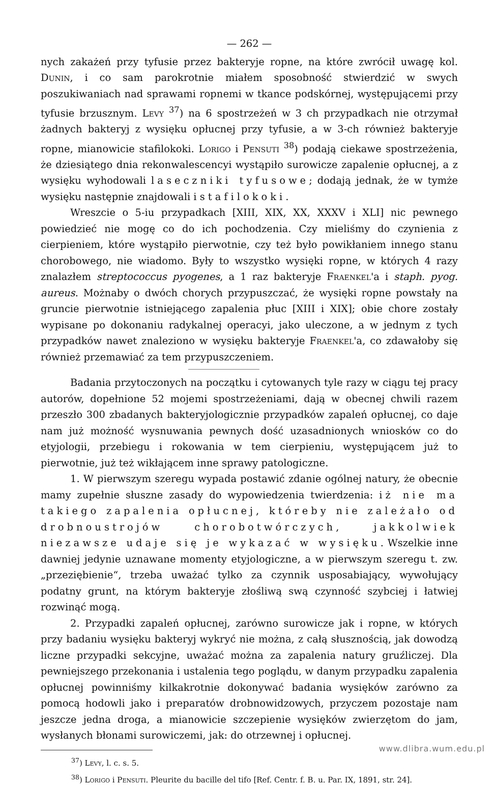— 262 —
nych zakażeń przy tyfusie przez bakteryje ropne, na które zwrócił uwagę kol. Dunin, i co sam parokrotnie miałem sposobność stwierdzić w swych poszukiwaniach nad sprawami ropnemi w tkance podskórnej, występującemi przy tyfusie brzusznym. Levy <sup>37</sup>) na 6 spostrzeżeń w 3 ch przypadkach nie otrzymał żadnych bakteryj z wysięku opłucnej przy tyfusie, a w 3-ch również bakteryje ropne, mianowicie stafilokoki. Lorigo i Pensuti <sup>38</sup>) podają ciekawe spostrzeżenia, że dziesiątego dnia rekonwalescencyi wystąpiło surowicze zapalenie opłucnej, a z wysięku wyhodowali laseczniki tyfusowe; dodają jednak, że w tymże wysięku następnie znajdowali i stafilokoki.
Wreszcie o 5-iu przypadkach [XIII, XIX, XX, XXXV i XLI] nic pewnego powiedzieć nie mogę co do ich pochodzenia. Czy mieliśmy do czynienia z cierpieniem, które wystąpiło pierwotnie, czy też było powikłaniem innego stanu chorobowego, nie wiadomo. Były to wszystko wysięki ropne, w których 4 razy znalazłem streptococcus pyogenes, a 1 raz bakteryje Fraenkel'a i staph. pyog. aureus. Możnaby o dwóch chorych przypuszczać, że wysięki ropne powstały na gruncie pierwotnie istniejącego zapalenia płuc [XIII i XIX]; obie chore zostały wypisane po dokonaniu radykalnej operacyi, jako uleczone, a w jednym z tych przypadków nawet znaleziono w wysięku bakteryje Fraenkel'a, co zdawałoby się również przemawiać za tem przypuszczeniem.
Badania przytoczonych na początku i cytowanych tyle razy w ciągu tej pracy autorów, dopełnione 52 mojemi spostrzeżeniami, dają w obecnej chwili razem przeszło 300 zbadanych bakteryjologicznie przypadków zapaleń opłucnej, co daje nam już możność wysnuwania pewnych dość uzasadnionych wniosków co do etyjologii, przebiegu i rokowania w tem cierpieniu, występującem już to pierwotnie, już też wikłającem inne sprawy patologiczne.
1. W pierwszym szeregu wypada postawić zdanie ogólnej natury, że obecnie mamy zupełnie słuszne zasady do wypowiedzenia twierdzenia: iż nie ma takiego zapalenia opłucnej, któreby nie zależało od drobnoustrojów chorobotwórczych, jakkolwiek niezawsze udaje się je wykazać w wysięku. Wszelkie inne dawniej jedynie uznawane momenty etyjologiczne, a w pierwszym szeregu t. zw. „przeziębienie“, trzeba uważać tylko za czynnik usposabiający, wywołujący podatny grunt, na którym bakteryje złośliwą swą czynność szybciej i łatwiej rozwinąć mogą.
2. Przypadki zapaleń opłucnej, zarówno surowicze jak i ropne, w których przy badaniu wysięku bakteryj wykryć nie można, z całą słusznością, jak dowodzą liczne przypadki sekcyjne, uważać można za zapalenia natury gruźliczej. Dla pewniejszego przekonania i ustalenia tego poglądu, w danym przypadku zapalenia opłucnej powinniśmy kilkakrotnie dokonywać badania wysięków zarówno za pomocą hodowli jako i preparatów drobnowidzowych, przyczem pozostaje nam jeszcze jedna droga, a mianowicie szczepienie wysięków zwierzętom do jam, wysłanych błonami surowiczemi, jak: do otrzewnej i opłucnej.
<sup>37</sup>) Levy, l. c. s. 5.
<sup>38</sup>) Lorigo i Pensuti. Pleurite du bacille del tifo [Ref. Centr. f. B. u. Par. IX, 1891, str. 24].
www.dlibra.wum.edu.pl